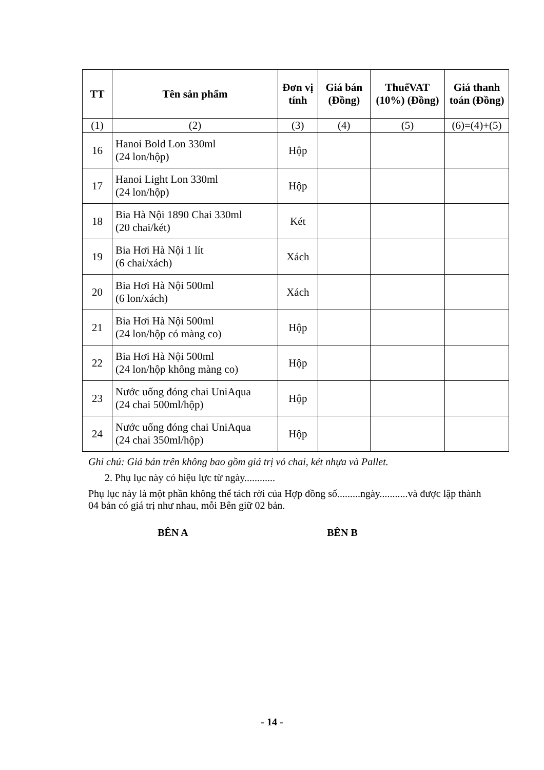| TT | Tên sản phẩm | Đơn vị tính | Giá bán (Đồng) | ThuếVAT (10%) (Đồng) | Giá thanh toán (Đồng) |
| --- | --- | --- | --- | --- | --- |
| (1) | (2) | (3) | (4) | (5) | (6)=(4)+(5) |
| 16 | Hanoi Bold Lon 330ml (24 lon/hộp) | Hộp | | | |
| 17 | Hanoi Light Lon 330ml (24 lon/hộp) | Hộp | | | |
| 18 | Bia Hà Nội 1890 Chai 330ml (20 chai/két) | Két | | | |
| 19 | Bia Hơi Hà Nội 1 lít (6 chai/xách) | Xách | | | |
| 20 | Bia Hơi Hà Nội 500ml (6 lon/xách) | Xách | | | |
| 21 | Bia Hơi Hà Nội 500ml (24 lon/hộp có màng co) | Hộp | | | |
| 22 | Bia Hơi Hà Nội 500ml (24 lon/hộp không màng co) | Hộp | | | |
| 23 | Nước uống đóng chai UniAqua (24 chai 500ml/hộp) | Hộp | | | |
| 24 | Nước uống đóng chai UniAqua (24 chai 350ml/hộp) | Hộp | | | |
Ghi chú: Giá bán trên không bao gồm giá trị vỏ chai, két nhựa và Pallet.
2. Phụ lục này có hiệu lực từ ngày............
Phụ lục này là một phần không thể tách rời của Hợp đồng số.........ngày...........và được lập thành 04 bản có giá trị như nhau, mỗi Bên giữ 02 bản.
BÊN A BÊN B
- 14 -